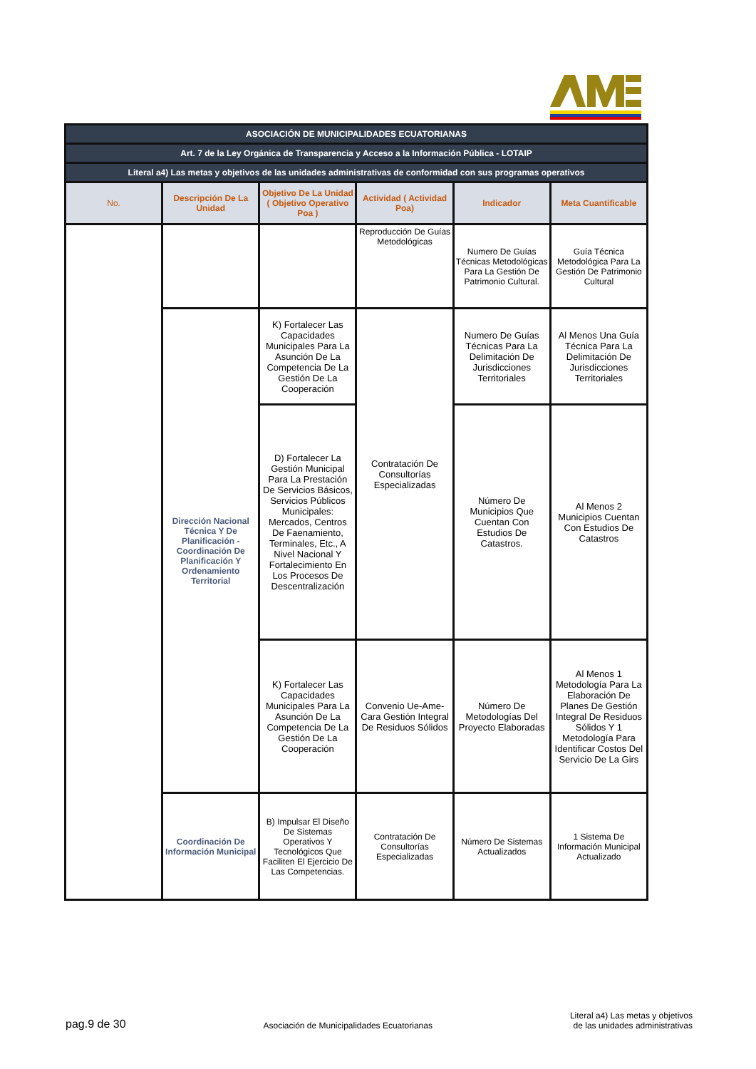| ASOCIACIÓN DE MUNICIPALIDADES ECUATORIANAS | | | | | |
| Art. 7 de la Ley Orgánica de Transparencia y Acceso a la Información Pública - LOTAIP | | | | | |
| Literal a4) Las metas y objetivos de las unidades administrativas de conformidad con sus programas operativos | | | | | |
| No. | Descripción De La Unidad | Objetivo De La Unidad ( Objetivo Operativo Poa ) | Actividad ( Actividad Poa) | Indicador | Meta Cuantificable |
| | | | Reproducción De Guías Metodológicas | Numero De Guías Técnicas Metodológicas Para La Gestión De Patrimonio Cultural. | Guía Técnica Metodológica Para La Gestión De Patrimonio Cultural |
| | Dirección Nacional Técnica Y De Planificación - Coordinación De Planificación Y Ordenamiento Territorial | K) Fortalecer Las Capacidades Municipales Para La Asunción De La Competencia De La Gestión De La Cooperación | Contratación De Consultorías Especializadas | Numero De Guías Técnicas Para La Delimitación De Jurisdicciones Territoriales | Al Menos Una Guía Técnica Para La Delimitación De Jurisdicciones Territoriales |
| | | D) Fortalecer La Gestión Municipal Para La Prestación De Servicios Básicos, Servicios Públicos Municipales: Mercados, Centros De Faenamiento, Terminales, Etc., A Nivel Nacional Y Fortalecimiento En Los Procesos De Descentralización | | Número De Municipios Que Cuentan Con Estudios De Catastros. | Al Menos 2 Municipios Cuentan Con Estudios De Catastros |
| | | K) Fortalecer Las Capacidades Municipales Para La Asunción De La Competencia De La Gestión De La Cooperación | Convenio Ue-Ame-Cara Gestión Integral De Residuos Sólidos | Número De Metodologías Del Proyecto Elaboradas | Al Menos 1 Metodología Para La Elaboración De Planes De Gestión Integral De Residuos Sólidos Y 1 Metodología Para Identificar Costos Del Servicio De La Girs |
| | Coordinación De Información Municipal | B) Impulsar El Diseño De Sistemas Operativos Y Tecnológicos Que Faciliten El Ejercicio De Las Competencias. | Contratación De Consultorías Especializadas | Número De Sistemas Actualizados | 1 Sistema De Información Municipal Actualizado |
pag.9 de 30 Asociación de Municipalidades Ecuatorianas Literal a4) Las metas y objetivos
de las unidades administrativas